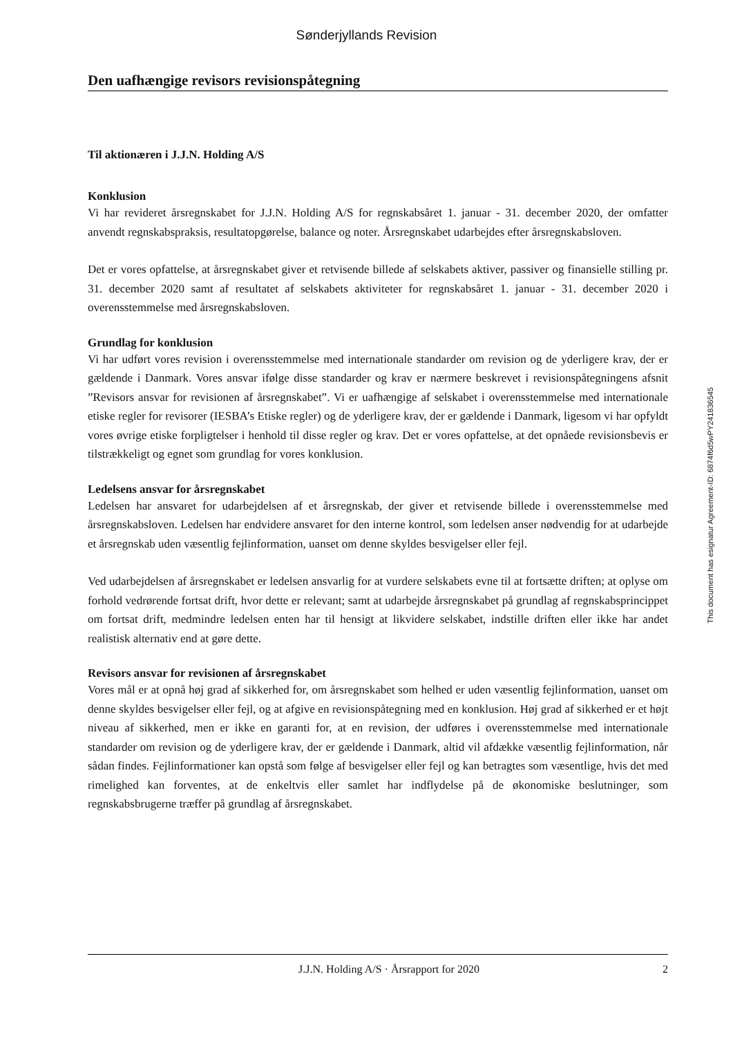Sønderjyllands Revision
Den uafhængige revisors revisionspåtegning
Til aktionæren i J.J.N. Holding A/S
Konklusion
Vi har revideret årsregnskabet for J.J.N. Holding A/S for regnskabsåret 1. januar - 31. december 2020, der omfatter anvendt regnskabspraksis, resultatopgørelse, balance og noter. Årsregnskabet udarbejdes efter årsregnskabsloven.
Det er vores opfattelse, at årsregnskabet giver et retvisende billede af selskabets aktiver, passiver og finansielle stilling pr. 31. december 2020 samt af resultatet af selskabets aktiviteter for regnskabsåret 1. januar - 31. december 2020 i overensstemmelse med årsregnskabsloven.
Grundlag for konklusion
Vi har udført vores revision i overensstemmelse med internationale standarder om revision og de yderligere krav, der er gældende i Danmark. Vores ansvar ifølge disse standarder og krav er nærmere beskrevet i revisionspåtegningens afsnit ”Revisors ansvar for revisionen af årsregnskabet”. Vi er uafhængige af selskabet i overensstemmelse med internationale etiske regler for revisorer (IESBA’s Etiske regler) og de yderligere krav, der er gældende i Danmark, ligesom vi har opfyldt vores øvrige etiske forpligtelser i henhold til disse regler og krav. Det er vores opfattelse, at det opnåede revisionsbevis er tilstrækkeligt og egnet som grundlag for vores konklusion.
Ledelsens ansvar for årsregnskabet
Ledelsen har ansvaret for udarbejdelsen af et årsregnskab, der giver et retvisende billede i overensstemmelse med årsregnskabsloven. Ledelsen har endvidere ansvaret for den interne kontrol, som ledelsen anser nødvendig for at udarbejde et årsregnskab uden væsentlig fejlinformation, uanset om denne skyldes besvigelser eller fejl.
Ved udarbejdelsen af årsregnskabet er ledelsen ansvarlig for at vurdere selskabets evne til at fortsætte driften; at oplyse om forhold vedrørende fortsat drift, hvor dette er relevant; samt at udarbejde årsregnskabet på grundlag af regnskabsprincippet om fortsat drift, medmindre ledelsen enten har til hensigt at likvidere selskabet, indstille driften eller ikke har andet realistisk alternativ end at gøre dette.
Revisors ansvar for revisionen af årsregnskabet
Vores mål er at opnå høj grad af sikkerhed for, om årsregnskabet som helhed er uden væsentlig fejlinformation, uanset om denne skyldes besvigelser eller fejl, og at afgive en revisionspåtegning med en konklusion. Høj grad af sikkerhed er et højt niveau af sikkerhed, men er ikke en garanti for, at en revision, der udføres i overensstemmelse med internationale standarder om revision og de yderligere krav, der er gældende i Danmark, altid vil afdække væsentlig fejlinformation, når sådan findes. Fejlinformationer kan opstå som følge af besvigelser eller fejl og kan betragtes som væsentlige, hvis det med rimelighed kan forventes, at de enkeltvis eller samlet har indflydelse på de økonomiske beslutninger, som regnskabsbrugerne træffer på grundlag af årsregnskabet.
This document has esignatur Agreement-ID: 6874f6d5wPY241836545
J.J.N. Holding A/S · Årsrapport for 2020 2